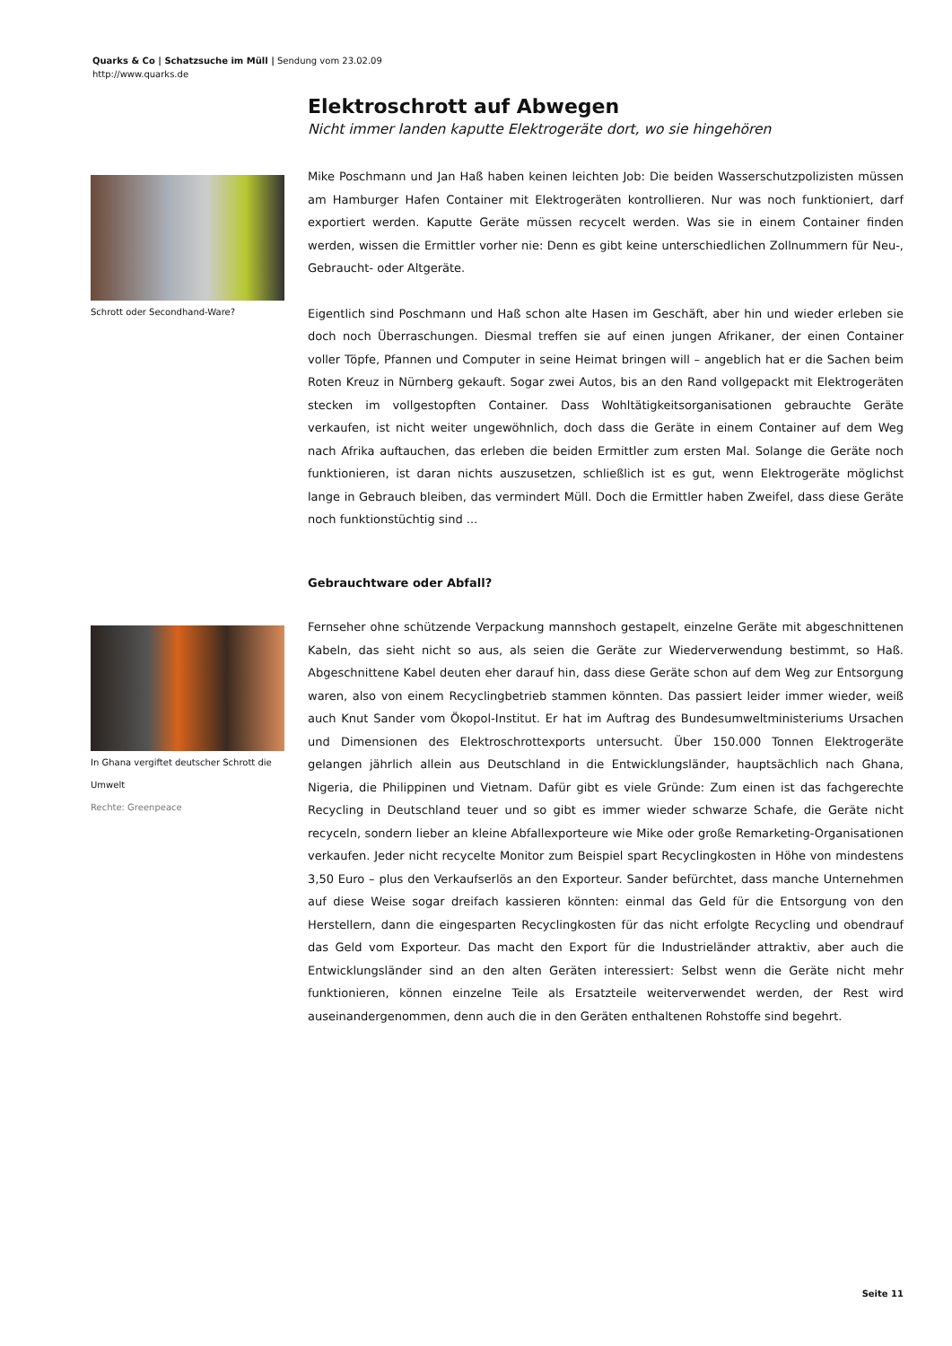Quarks & Co | Schatzsuche im Müll | Sendung vom 23.02.09
http://www.quarks.de
Elektroschrott auf Abwegen
Nicht immer landen kaputte Elektrogeräte dort, wo sie hingehören
Schrott oder Secondhand-Ware?
Mike Poschmann und Jan Haß haben keinen leichten Job: Die beiden Wasserschutzpolizisten müssen am Hamburger Hafen Container mit Elektrogeräten kontrollieren. Nur was noch funktioniert, darf exportiert werden. Kaputte Geräte müssen recycelt werden. Was sie in einem Container finden werden, wissen die Ermittler vorher nie: Denn es gibt keine unterschiedlichen Zollnummern für Neu-, Gebraucht- oder Altgeräte.
Eigentlich sind Poschmann und Haß schon alte Hasen im Geschäft, aber hin und wieder erleben sie doch noch Überraschungen. Diesmal treffen sie auf einen jungen Afrikaner, der einen Container voller Töpfe, Pfannen und Computer in seine Heimat bringen will – angeblich hat er die Sachen beim Roten Kreuz in Nürnberg gekauft. Sogar zwei Autos, bis an den Rand vollgepackt mit Elektrogeräten stecken im vollgestopften Container. Dass Wohltätigkeitsorganisationen gebrauchte Geräte verkaufen, ist nicht weiter ungewöhnlich, doch dass die Geräte in einem Container auf dem Weg nach Afrika auftauchen, das erleben die beiden Ermittler zum ersten Mal. Solange die Geräte noch funktionieren, ist daran nichts auszusetzen, schließlich ist es gut, wenn Elektrogeräte möglichst lange in Gebrauch bleiben, das vermindert Müll. Doch die Ermittler haben Zweifel, dass diese Geräte noch funktionstüchtig sind ...
Gebrauchtware oder Abfall?
In Ghana vergiftet deutscher Schrott die Umwelt
Rechte: Greenpeace
Fernseher ohne schützende Verpackung mannshoch gestapelt, einzelne Geräte mit abgeschnittenen Kabeln, das sieht nicht so aus, als seien die Geräte zur Wiederverwendung bestimmt, so Haß. Abgeschnittene Kabel deuten eher darauf hin, dass diese Geräte schon auf dem Weg zur Entsorgung waren, also von einem Recyclingbetrieb stammen könnten. Das passiert leider immer wieder, weiß auch Knut Sander vom Ökopol-Institut. Er hat im Auftrag des Bundesumweltministeriums Ursachen und Dimensionen des Elektroschrottexports untersucht. Über 150.000 Tonnen Elektrogeräte gelangen jährlich allein aus Deutschland in die Entwicklungsländer, hauptsächlich nach Ghana, Nigeria, die Philippinen und Vietnam. Dafür gibt es viele Gründe: Zum einen ist das fachgerechte Recycling in Deutschland teuer und so gibt es immer wieder schwarze Schafe, die Geräte nicht recyceln, sondern lieber an kleine Abfallexporteure wie Mike oder große Remarketing-Organisationen verkaufen. Jeder nicht recycelte Monitor zum Beispiel spart Recyclingkosten in Höhe von mindestens 3,50 Euro – plus den Verkaufserlös an den Exporteur. Sander befürchtet, dass manche Unternehmen auf diese Weise sogar dreifach kassieren könnten: einmal das Geld für die Entsorgung von den Herstellern, dann die eingesparten Recyclingkosten für das nicht erfolgte Recycling und obendrauf das Geld vom Exporteur. Das macht den Export für die Industrieländer attraktiv, aber auch die Entwicklungsländer sind an den alten Geräten interessiert: Selbst wenn die Geräte nicht mehr funktionieren, können einzelne Teile als Ersatzteile weiterverwendet werden, der Rest wird auseinandergenommen, denn auch die in den Geräten enthaltenen Rohstoffe sind begehrt.
Seite 11